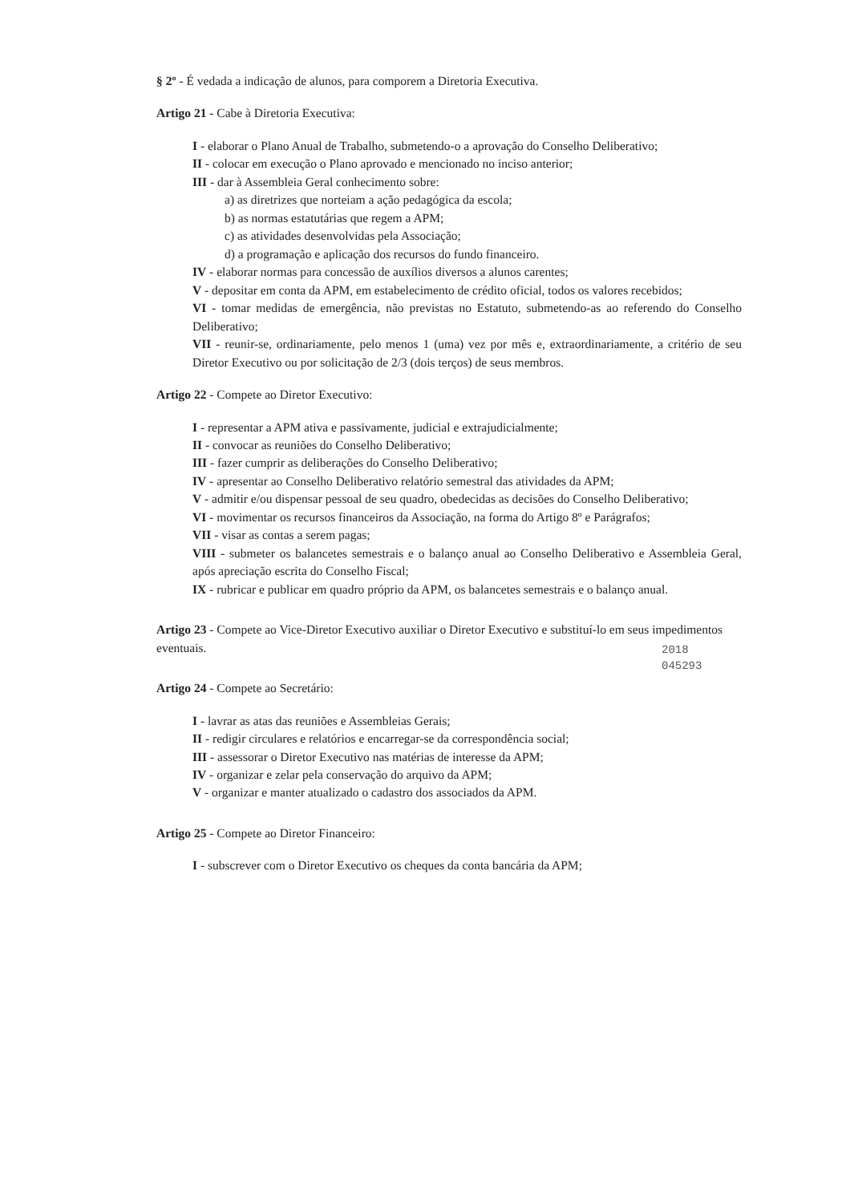§ 2º - É vedada a indicação de alunos, para comporem a Diretoria Executiva.
Artigo 21 - Cabe à Diretoria Executiva:
I - elaborar o Plano Anual de Trabalho, submetendo-o a aprovação do Conselho Deliberativo;
II - colocar em execução o Plano aprovado e mencionado no inciso anterior;
III - dar à Assembleia Geral conhecimento sobre:
a) as diretrizes que norteiam a ação pedagógica da escola;
b) as normas estatutárias que regem a APM;
c) as atividades desenvolvidas pela Associação;
d) a programação e aplicação dos recursos do fundo financeiro.
IV - elaborar normas para concessão de auxílios diversos a alunos carentes;
V - depositar em conta da APM, em estabelecimento de crédito oficial, todos os valores recebidos;
VI - tomar medidas de emergência, não previstas no Estatuto, submetendo-as ao referendo do Conselho Deliberativo;
VII - reunir-se, ordinariamente, pelo menos 1 (uma) vez por mês e, extraordinariamente, a critério de seu Diretor Executivo ou por solicitação de 2/3 (dois terços) de seus membros.
Artigo 22 - Compete ao Diretor Executivo:
I - representar a APM ativa e passivamente, judicial e extrajudicialmente;
II - convocar as reuniões do Conselho Deliberativo;
III - fazer cumprir as deliberações do Conselho Deliberativo;
IV - apresentar ao Conselho Deliberativo relatório semestral das atividades da APM;
V - admitir e/ou dispensar pessoal de seu quadro, obedecidas as decisões do Conselho Deliberativo;
VI - movimentar os recursos financeiros da Associação, na forma do Artigo 8º e Parágrafos;
VII - visar as contas a serem pagas;
VIII - submeter os balancetes semestrais e o balanço anual ao Conselho Deliberativo e Assembleia Geral, após apreciação escrita do Conselho Fiscal;
IX - rubricar e publicar em quadro próprio da APM, os balancetes semestrais e o balanço anual.
Artigo 23 - Compete ao Vice-Diretor Executivo auxiliar o Diretor Executivo e substituí-lo em seus impedimentos eventuais.
Artigo 24 - Compete ao Secretário:
I - lavrar as atas das reuniões e Assembleias Gerais;
II - redigir circulares e relatórios e encarregar-se da correspondência social;
III - assessorar o Diretor Executivo nas matérias de interesse da APM;
IV - organizar e zelar pela conservação do arquivo da APM;
V - organizar e manter atualizado o cadastro dos associados da APM.
Artigo 25 - Compete ao Diretor Financeiro:
I - subscrever com o Diretor Executivo os cheques da conta bancária da APM;
2018
045293